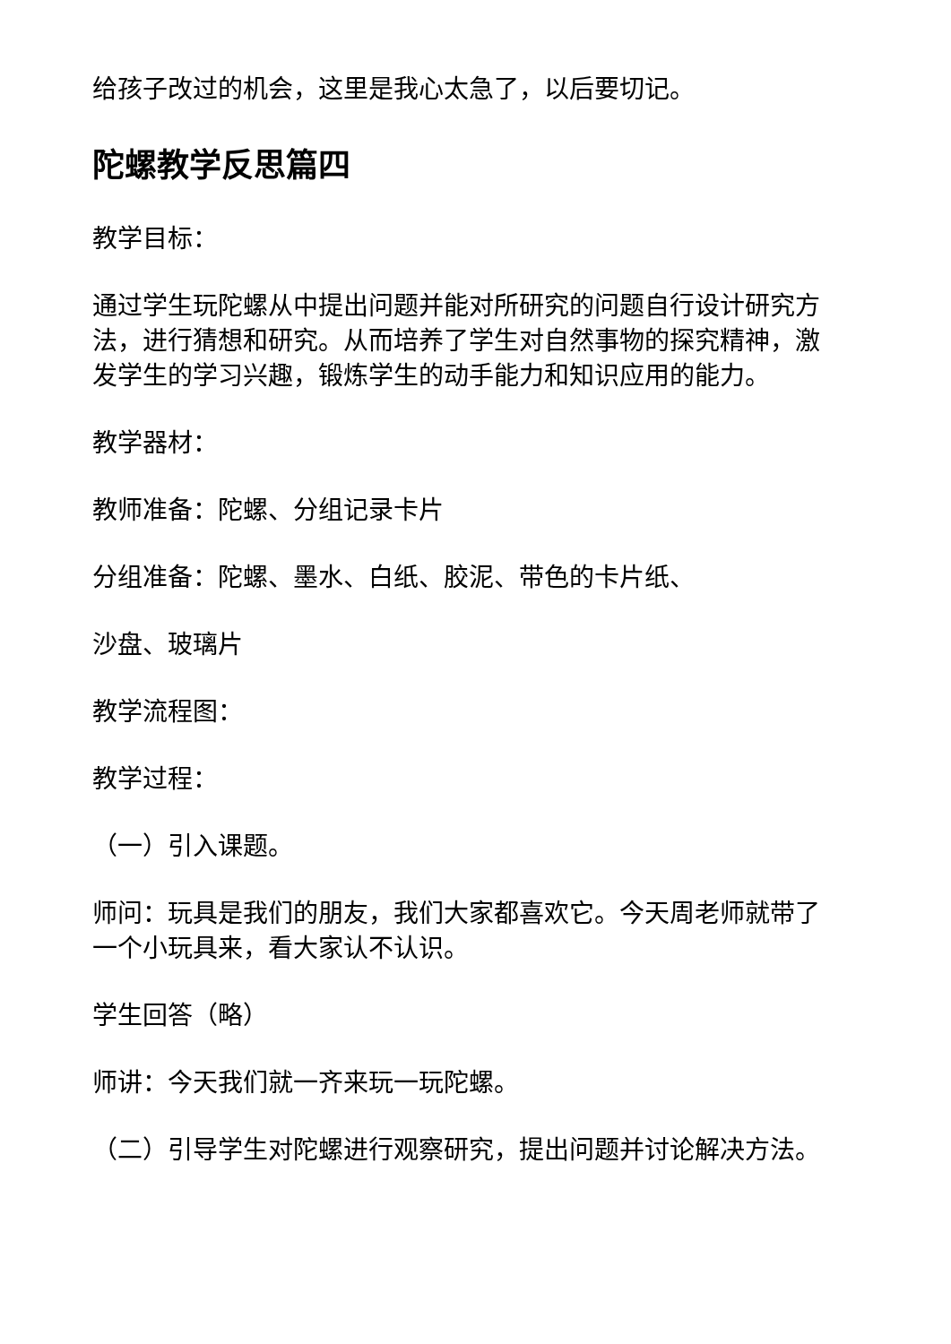给孩子改过的机会，这里是我心太急了，以后要切记。
陀螺教学反思篇四
教学目标：
通过学生玩陀螺从中提出问题并能对所研究的问题自行设计研究方法，进行猜想和研究。从而培养了学生对自然事物的探究精神，激发学生的学习兴趣，锻炼学生的动手能力和知识应用的能力。
教学器材：
教师准备：陀螺、分组记录卡片
分组准备：陀螺、墨水、白纸、胶泥、带色的卡片纸、
沙盘、玻璃片
教学流程图：
教学过程：
（一）引入课题。
师问：玩具是我们的朋友，我们大家都喜欢它。今天周老师就带了一个小玩具来，看大家认不认识。
学生回答（略）
师讲：今天我们就一齐来玩一玩陀螺。
（二）引导学生对陀螺进行观察研究，提出问题并讨论解决方法。